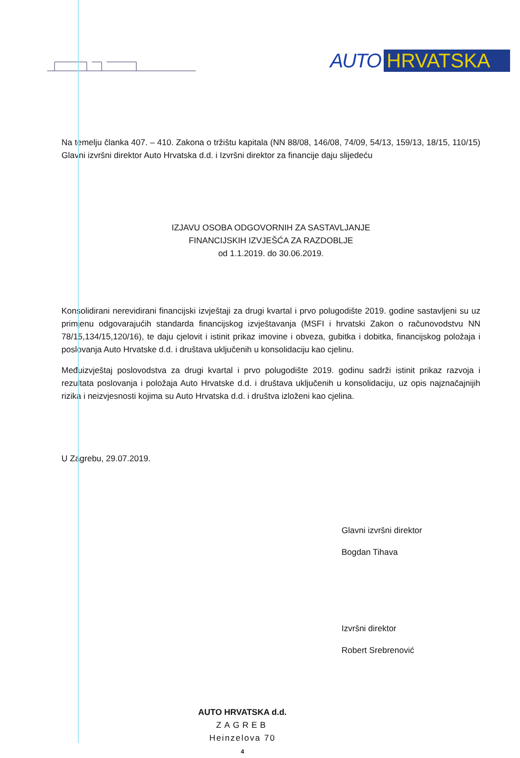AUTO HRVATSKA
Na temelju članka 407. – 410. Zakona o tržištu kapitala (NN 88/08, 146/08, 74/09, 54/13, 159/13, 18/15, 110/15) Glavni izvršni direktor Auto Hrvatska d.d. i Izvršni direktor za financije daju slijedeću
IZJAVU OSOBA ODGOVORNIH ZA SASTAVLJANJE
FINANCIJSKIH IZVJEŠĆA ZA RAZDOBLJE
od 1.1.2019. do 30.06.2019.
Konsolidirani nerevidirani financijski izvještaji za drugi kvartal i prvo polugodište 2019. godine sastavljeni su uz primjenu odgovarajućih standarda financijskog izvještavanja (MSFI i hrvatski Zakon o računovodstvu NN 78/15,134/15,120/16), te daju cjelovit i istinit prikaz imovine i obveza, gubitka i dobitka, financijskog položaja i poslovanja Auto Hrvatske d.d. i društava uključenih u konsolidaciju kao cjelinu.
Međuizvještaj poslovodstva za drugi kvartal i prvo polugodište 2019. godinu sadrži istinit prikaz razvoja i rezultata poslovanja i položaja Auto Hrvatske d.d. i društava uključenih u konsolidaciju, uz opis najznačajnijih rizika i neizvjesnosti kojima su Auto Hrvatska d.d. i društva izloženi kao cjelina.
U Zagrebu, 29.07.2019.
Glavni izvršni direktor
Bogdan Tihava
Izvršni direktor
Robert Srebrenović
AUTO HRVATSKA d.d.
ZAGREB
Heinzelova 70
4